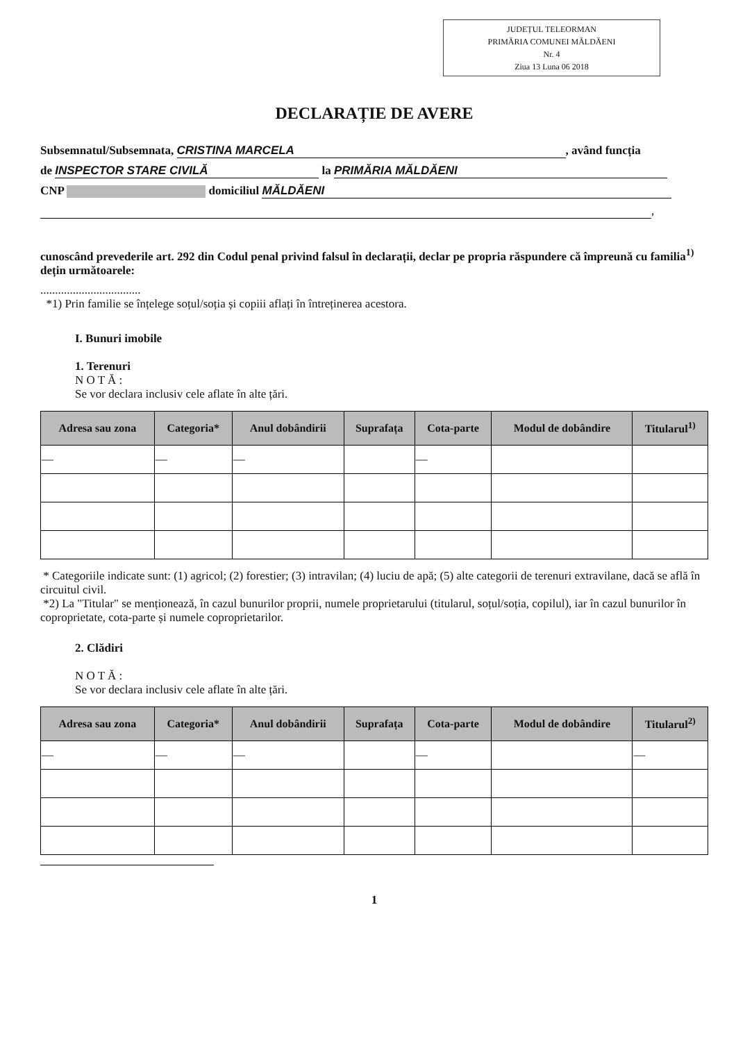JUDEȚUL TELEORMAN
PRIMĂRIA COMUNEI MĂLDĂENI
Nr. 4
Ziua 13 Luna 06 2018
DECLARAȚIE DE AVERE
Subsemnatul/Subsemnata, CRISTINA MARCELA, având funcția
de INSPECTOR STARE CIVILĂ la PRIMĂRIA MĂLDĂENI
CNP domiciliul MĂLDĂENI
,
cunoscând prevederile art. 292 din Codul penal privind falsul în declarații, declar pe propria răspundere că împreună cu familia<sup>1)</sup> dețin următoarele:
..................................
*1) Prin familie se înțelege soțul/soția și copiii aflați în întreținerea acestora.
I. Bunuri imobile
1. Terenuri
N O T Ă :
Se vor declara inclusiv cele aflate în alte țări.
| Adresa sau zona | Categoria* | Anul dobândirii | Suprafața | Cota-parte | Modul de dobândire | Titularul<sup>1)</sup> |
| --- | --- | --- | --- | --- | --- | --- |
| — | — | — | | — | | |
* Categoriile indicate sunt: (1) agricol; (2) forestier; (3) intravilan; (4) luciu de apă; (5) alte categorii de terenuri extravilane, dacă se află în circuitul civil.
*2) La "Titular" se menționează, în cazul bunurilor proprii, numele proprietarului (titularul, soțul/soția, copilul), iar în cazul bunurilor în coproprietate, cota-parte și numele coproprietarilor.
2. Clădiri
N O T Ă :
Se vor declara inclusiv cele aflate în alte țări.
| Adresa sau zona | Categoria* | Anul dobândirii | Suprafața | Cota-parte | Modul de dobândire | Titularul<sup>2)</sup> |
| --- | --- | --- | --- | --- | --- | --- |
| — | — | — | | — | | — |
1